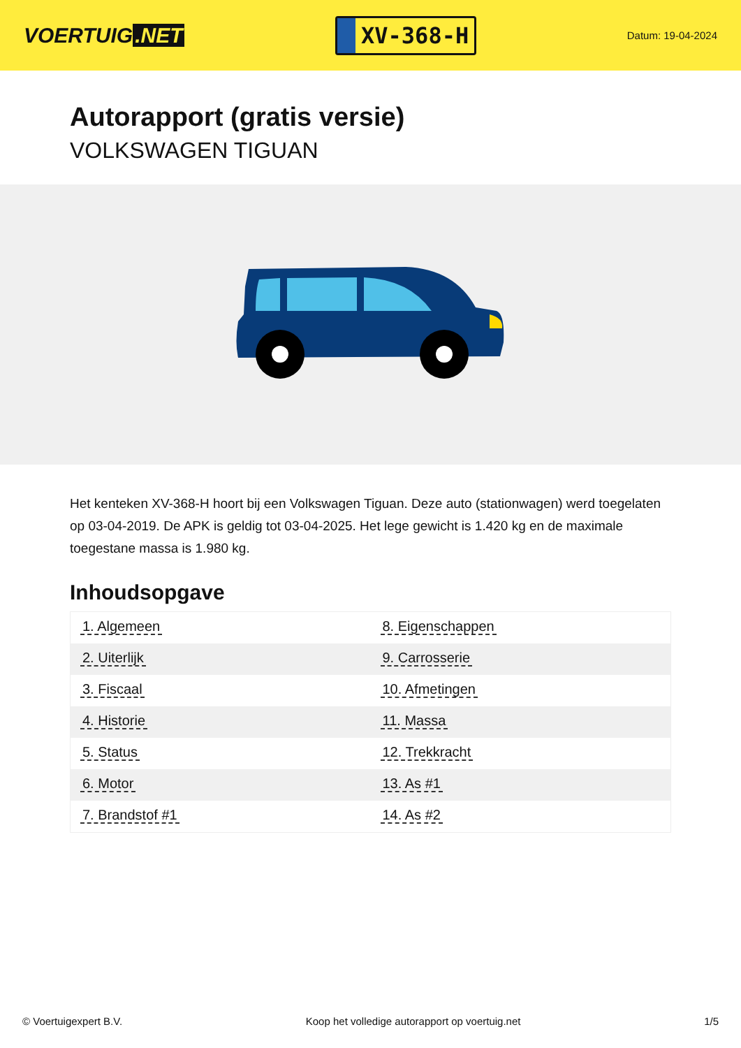VOERTUIG.NET
XV-368-H
Datum: 19-04-2024
Autorapport (gratis versie)
VOLKSWAGEN TIGUAN
Het kenteken XV-368-H hoort bij een Volkswagen Tiguan. Deze auto (stationwagen) werd toegelaten op 03-04-2019. De APK is geldig tot 03-04-2025. Het lege gewicht is 1.420 kg en de maximale toegestane massa is 1.980 kg.
Inhoudsopgave
| 1. Algemeen | 8. Eigenschappen |
| 2. Uiterlijk | 9. Carrosserie |
| 3. Fiscaal | 10. Afmetingen |
| 4. Historie | 11. Massa |
| 5. Status | 12. Trekkracht |
| 6. Motor | 13. As #1 |
| 7. Brandstof #1 | 14. As #2 |
© Voertuigexpert B.V. Koop het volledige autorapport op voertuig.net 1/5